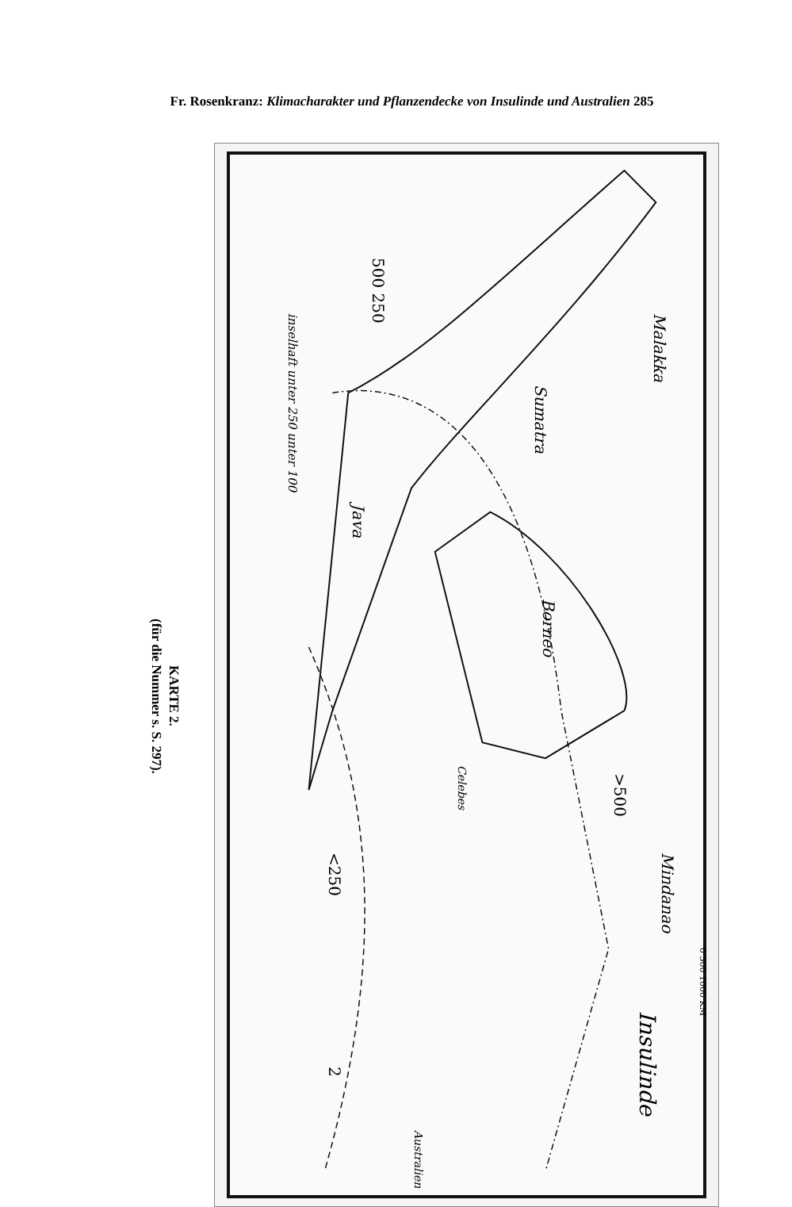Fr. Rosenkranz: Klimacharakter und Pflanzendecke von Insulinde und Australien 285
KARTE 2.
(für die Nummer s. S. 297).
500 250
inselhaft unter 250 unter 100
>500
<250
Borneo
Celebes
Sumatra
Malakka
Java
Mindanao
Insulinde
Australien
2
0 500 1000 KM